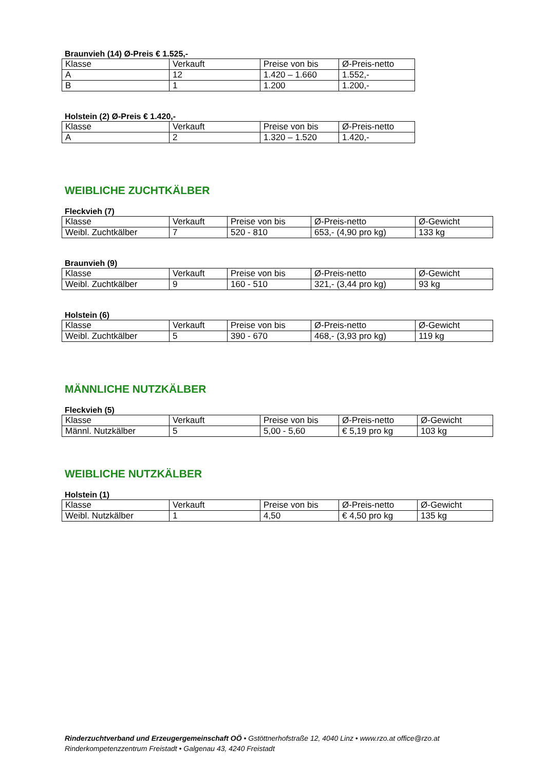Braunvieh (14) Ø-Preis € 1.525,-
| Klasse | Verkauft | Preise von bis | Ø-Preis-netto |
| A | 12 | 1.420 – 1.660 | 1.552,- |
| B | 1 | 1.200 | 1.200,- |
Holstein (2) Ø-Preis € 1.420,-
| Klasse | Verkauft | Preise von bis | Ø-Preis-netto |
| A | 2 | 1.320 – 1.520 | 1.420,- |
WEIBLICHE ZUCHTKÄLBER
Fleckvieh (7)
| Klasse | Verkauft | Preise von bis | Ø-Preis-netto | Ø-Gewicht |
| Weibl. Zuchtkälber | 7 | 520 - 810 | 653,- (4,90 pro kg) | 133 kg |
Braunvieh (9)
| Klasse | Verkauft | Preise von bis | Ø-Preis-netto | Ø-Gewicht |
| Weibl. Zuchtkälber | 9 | 160 - 510 | 321,- (3,44 pro kg) | 93 kg |
Holstein (6)
| Klasse | Verkauft | Preise von bis | Ø-Preis-netto | Ø-Gewicht |
| Weibl. Zuchtkälber | 5 | 390 - 670 | 468,- (3,93 pro kg) | 119 kg |
MÄNNLICHE NUTZKÄLBER
Fleckvieh (5)
| Klasse | Verkauft | Preise von bis | Ø-Preis-netto | Ø-Gewicht |
| Männl. Nutzkälber | 5 | 5,00 - 5,60 | € 5,19 pro kg | 103 kg |
WEIBLICHE NUTZKÄLBER
Holstein (1)
| Klasse | Verkauft | Preise von bis | Ø-Preis-netto | Ø-Gewicht |
| Weibl. Nutzkälber | 1 | 4,50 | € 4,50 pro kg | 135 kg |
Rinderzuchtverband und Erzeugergemeinschaft OÖ • Gstöttnerhofstraße 12, 4040 Linz • www.rzo.at office@rzo.at
Rinderkompetenzzentrum Freistadt • Galgenau 43, 4240 Freistadt